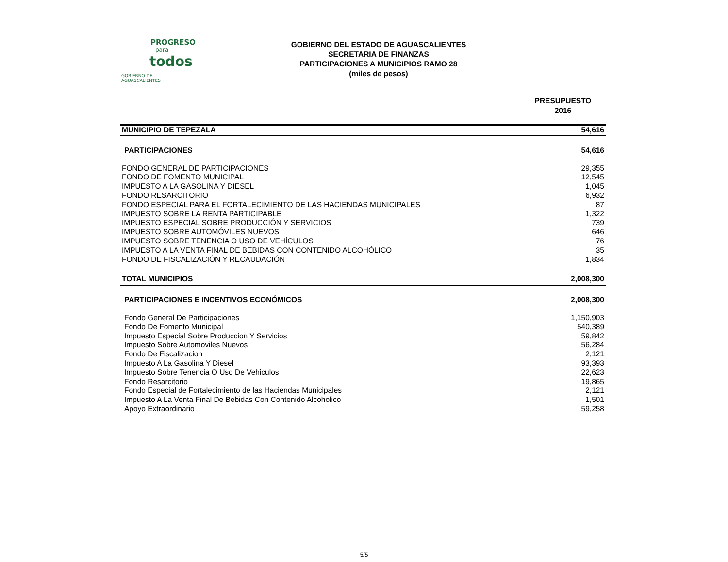PROGRESO
para
todos
GOBIERNO DE AGUASCALIENTES
GOBIERNO DEL ESTADO DE AGUASCALIENTES
SECRETARIA DE FINANZAS
PARTICIPACIONES A MUNICIPIOS RAMO 28
(miles de pesos)
PRESUPUESTO
2016
| MUNICIPIO DE TEPEZALA | 54,616 |
| PARTICIPACIONES | 54,616 |
| FONDO GENERAL DE PARTICIPACIONES | 29,355 |
| FONDO DE FOMENTO MUNICIPAL | 12,545 |
| IMPUESTO A LA GASOLINA Y DIESEL | 1,045 |
| FONDO RESARCITORIO | 6,932 |
| FONDO ESPECIAL PARA EL FORTALECIMIENTO DE LAS HACIENDAS MUNICIPALES | 87 |
| IMPUESTO SOBRE LA RENTA PARTICIPABLE | 1,322 |
| IMPUESTO ESPECIAL SOBRE PRODUCCIÓN Y SERVICIOS | 739 |
| IMPUESTO SOBRE AUTOMÓVILES NUEVOS | 646 |
| IMPUESTO SOBRE TENENCIA O USO DE VEHÍCULOS | 76 |
| IMPUESTO A LA VENTA FINAL DE BEBIDAS CON CONTENIDO ALCOHÓLICO | 35 |
| FONDO DE FISCALIZACIÓN Y RECAUDACIÓN | 1,834 |
| TOTAL MUNICIPIOS | 2,008,300 |
| PARTICIPACIONES E INCENTIVOS ECONÓMICOS | 2,008,300 |
| Fondo General De Participaciones | 1,150,903 |
| Fondo De Fomento Municipal | 540,389 |
| Impuesto Especial Sobre Produccion Y Servicios | 59,842 |
| Impuesto Sobre Automoviles Nuevos | 56,284 |
| Fondo De Fiscalizacion | 2,121 |
| Impuesto A La Gasolina Y Diesel | 93,393 |
| Impuesto Sobre Tenencia O Uso De Vehiculos | 22,623 |
| Fondo Resarcitorio | 19,865 |
| Fondo Especial de Fortalecimiento de las Haciendas Municipales | 2,121 |
| Impuesto A La Venta Final De Bebidas Con Contenido Alcoholico | 1,501 |
| Apoyo Extraordinario | 59,258 |
5/5